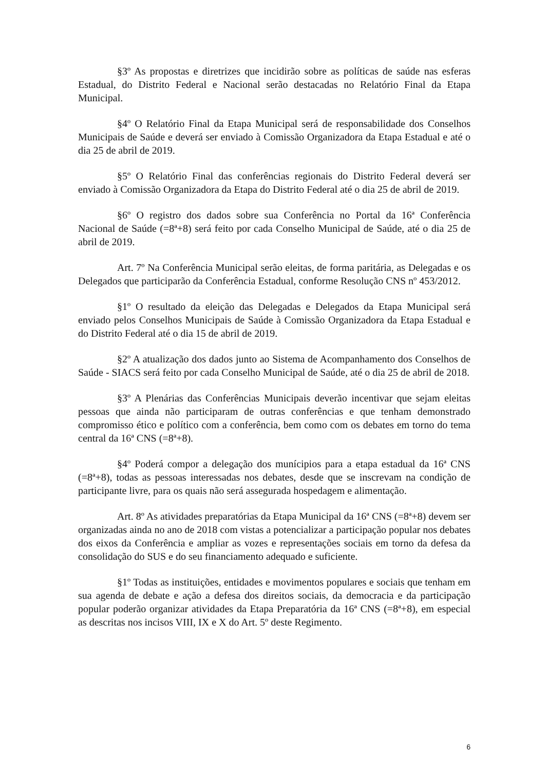§3º As propostas e diretrizes que incidirão sobre as políticas de saúde nas esferas Estadual, do Distrito Federal e Nacional serão destacadas no Relatório Final da Etapa Municipal.
§4º O Relatório Final da Etapa Municipal será de responsabilidade dos Conselhos Municipais de Saúde e deverá ser enviado à Comissão Organizadora da Etapa Estadual e até o dia 25 de abril de 2019.
§5º O Relatório Final das conferências regionais do Distrito Federal deverá ser enviado à Comissão Organizadora da Etapa do Distrito Federal até o dia 25 de abril de 2019.
§6º O registro dos dados sobre sua Conferência no Portal da 16ª Conferência Nacional de Saúde (=8ª+8) será feito por cada Conselho Municipal de Saúde, até o dia 25 de abril de 2019.
Art. 7º Na Conferência Municipal serão eleitas, de forma paritária, as Delegadas e os Delegados que participarão da Conferência Estadual, conforme Resolução CNS nº 453/2012.
§1º O resultado da eleição das Delegadas e Delegados da Etapa Municipal será enviado pelos Conselhos Municipais de Saúde à Comissão Organizadora da Etapa Estadual e do Distrito Federal até o dia 15 de abril de 2019.
§2º A atualização dos dados junto ao Sistema de Acompanhamento dos Conselhos de Saúde - SIACS será feito por cada Conselho Municipal de Saúde, até o dia 25 de abril de 2018.
§3º A Plenárias das Conferências Municipais deverão incentivar que sejam eleitas pessoas que ainda não participaram de outras conferências e que tenham demonstrado compromisso ético e político com a conferência, bem como com os debates em torno do tema central da 16ª CNS (=8ª+8).
§4º Poderá compor a delegação dos munícipios para a etapa estadual da 16ª CNS (=8ª+8), todas as pessoas interessadas nos debates, desde que se inscrevam na condição de participante livre, para os quais não será assegurada hospedagem e alimentação.
Art. 8º As atividades preparatórias da Etapa Municipal da 16ª CNS (=8ª+8) devem ser organizadas ainda no ano de 2018 com vistas a potencializar a participação popular nos debates dos eixos da Conferência e ampliar as vozes e representações sociais em torno da defesa da consolidação do SUS e do seu financiamento adequado e suficiente.
§1º Todas as instituições, entidades e movimentos populares e sociais que tenham em sua agenda de debate e ação a defesa dos direitos sociais, da democracia e da participação popular poderão organizar atividades da Etapa Preparatória da 16ª CNS (=8ª+8), em especial as descritas nos incisos VIII, IX e X do Art. 5º deste Regimento.
6